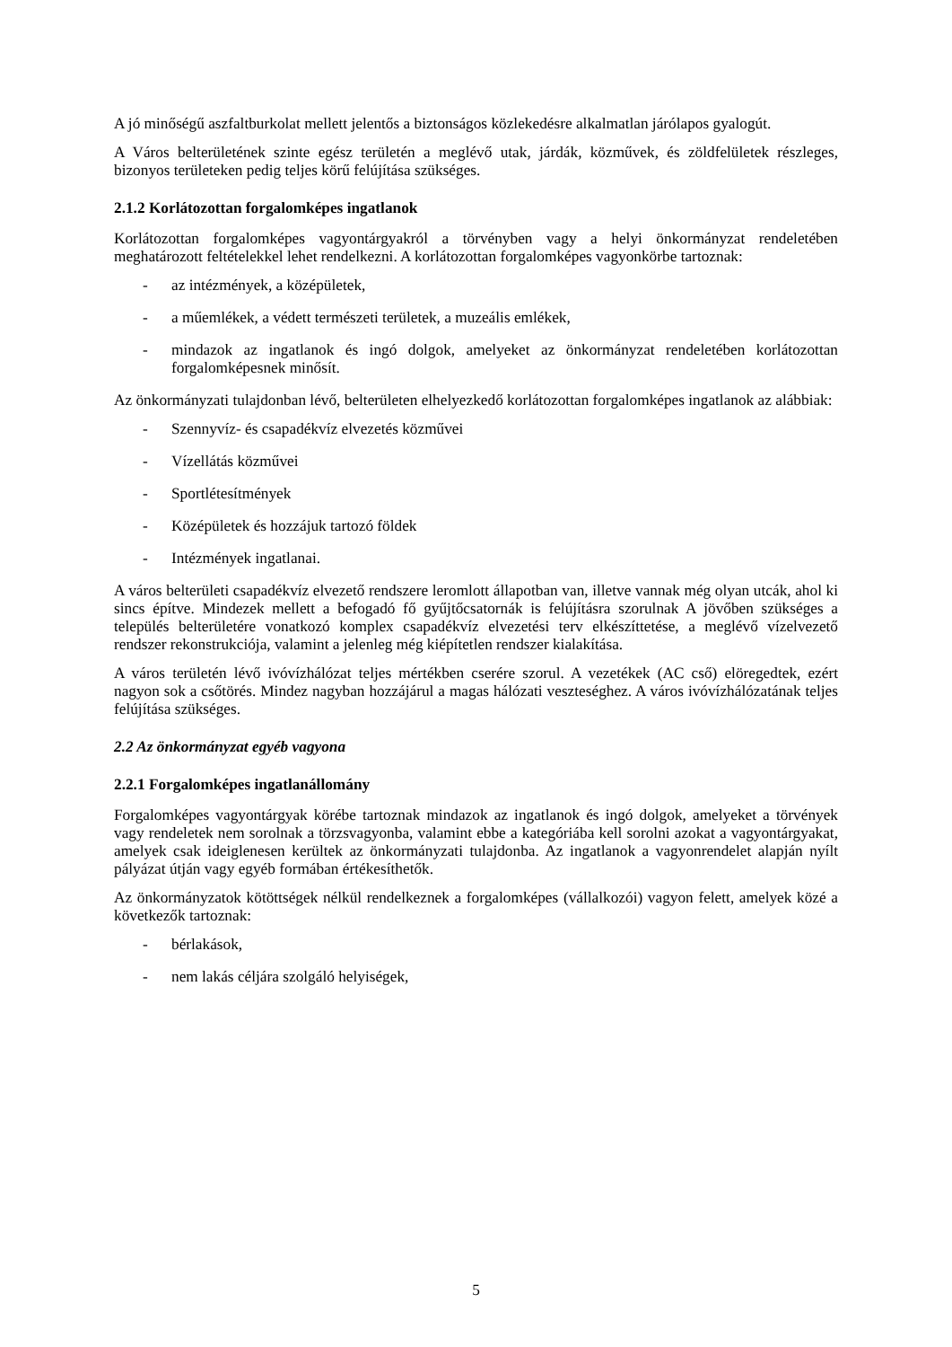A jó minőségű aszfaltburkolat mellett jelentős a biztonságos közlekedésre alkalmatlan járólapos gyalogút.
A Város belterületének szinte egész területén a meglévő utak, járdák, közművek, és zöldfelületek részleges, bizonyos területeken pedig teljes körű felújítása szükséges.
2.1.2 Korlátozottan forgalomképes ingatlanok
Korlátozottan forgalomképes vagyontárgyakról a törvényben vagy a helyi önkormányzat rendeletében meghatározott feltételekkel lehet rendelkezni. A korlátozottan forgalomképes vagyonkörbe tartoznak:
- az intézmények, a középületek,
- a műemlékek, a védett természeti területek, a muzeális emlékek,
- mindazok az ingatlanok és ingó dolgok, amelyeket az önkormányzat rendeletében korlátozottan forgalomképesnek minősít.
Az önkormányzati tulajdonban lévő, belterületen elhelyezkedő korlátozottan forgalomképes ingatlanok az alábbiak:
- Szennyvíz- és csapadékvíz elvezetés közművei
- Vízellátás közművei
- Sportlétesítmények
- Középületek és hozzájuk tartozó földek
- Intézmények ingatlanai.
A város belterületi csapadékvíz elvezető rendszere leromlott állapotban van, illetve vannak még olyan utcák, ahol ki sincs építve. Mindezek mellett a befogadó fő gyűjtőcsatornák is felújításra szorulnak A jövőben szükséges a település belterületére vonatkozó komplex csapadékvíz elvezetési terv elkészíttetése, a meglévő vízelvezető rendszer rekonstrukciója, valamint a jelenleg még kiépítetlen rendszer kialakítása.
A város területén lévő ivóvízhálózat teljes mértékben cserére szorul. A vezetékek (AC cső) elöregedtek, ezért nagyon sok a csőtörés. Mindez nagyban hozzájárul a magas hálózati veszteséghez. A város ivóvízhálózatának teljes felújítása szükséges.
2.2 Az önkormányzat egyéb vagyona
2.2.1 Forgalomképes ingatlanállomány
Forgalomképes vagyontárgyak körébe tartoznak mindazok az ingatlanok és ingó dolgok, amelyeket a törvények vagy rendeletek nem sorolnak a törzsvagyonba, valamint ebbe a kategóriába kell sorolni azokat a vagyontárgyakat, amelyek csak ideiglenesen kerültek az önkormányzati tulajdonba. Az ingatlanok a vagyonrendelet alapján nyílt pályázat útján vagy egyéb formában értékesíthetők.
Az önkormányzatok kötöttségek nélkül rendelkeznek a forgalomképes (vállalkozói) vagyon felett, amelyek közé a következők tartoznak:
- bérlakások,
- nem lakás céljára szolgáló helyiségek,
5